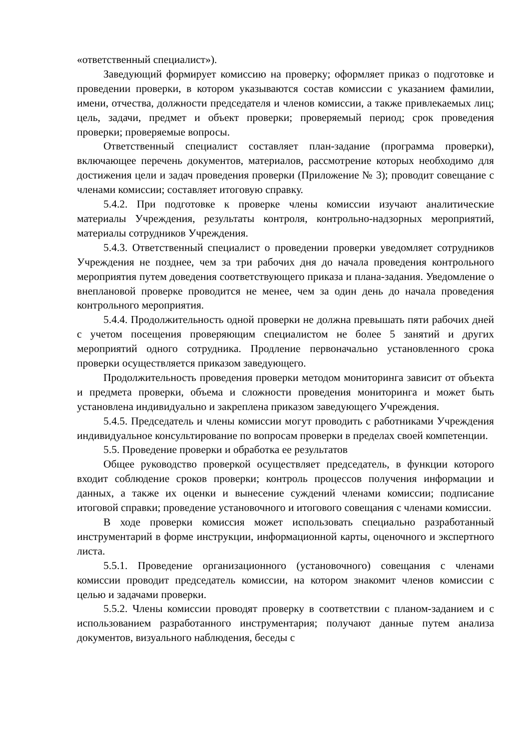«ответственный специалист»).
Заведующий формирует комиссию на проверку; оформляет приказ о подготовке и проведении проверки, в котором указываются состав комиссии с указанием фамилии, имени, отчества, должности председателя и членов комиссии, а также привлекаемых лиц; цель, задачи, предмет и объект проверки; проверяемый период; срок проведения проверки; проверяемые вопросы.
Ответственный специалист составляет план-задание (программа проверки), включающее перечень документов, материалов, рассмотрение которых необходимо для достижения цели и задач проведения проверки (Приложение № 3); проводит совещание с членами комиссии; составляет итоговую справку.
5.4.2. При подготовке к проверке члены комиссии изучают аналитические материалы Учреждения, результаты контроля, контрольно-надзорных мероприятий, материалы сотрудников Учреждения.
5.4.3. Ответственный специалист о проведении проверки уведомляет сотрудников Учреждения не позднее, чем за три рабочих дня до начала проведения контрольного мероприятия путем доведения соответствующего приказа и плана-задания. Уведомление о внеплановой проверке проводится не менее, чем за один день до начала проведения контрольного мероприятия.
5.4.4. Продолжительность одной проверки не должна превышать пяти рабочих дней с учетом посещения проверяющим специалистом не более 5 занятий и других мероприятий одного сотрудника. Продление первоначально установленного срока проверки осуществляется приказом заведующего.
Продолжительность проведения проверки методом мониторинга зависит от объекта и предмета проверки, объема и сложности проведения мониторинга и может быть установлена индивидуально и закреплена приказом заведующего Учреждения.
5.4.5. Председатель и члены комиссии могут проводить с работниками Учреждения индивидуальное консультирование по вопросам проверки в пределах своей компетенции.
5.5. Проведение проверки и обработка ее результатов
Общее руководство проверкой осуществляет председатель, в функции которого входит соблюдение сроков проверки; контроль процессов получения информации и данных, а также их оценки и вынесение суждений членами комиссии; подписание итоговой справки; проведение установочного и итогового совещания с членами комиссии.
В ходе проверки комиссия может использовать специально разработанный инструментарий в форме инструкции, информационной карты, оценочного и экспертного листа.
5.5.1. Проведение организационного (установочного) совещания с членами комиссии проводит председатель комиссии, на котором знакомит членов комиссии с целью и задачами проверки.
5.5.2. Члены комиссии проводят проверку в соответствии с планом-заданием и с использованием разработанного инструментария; получают данные путем анализа документов, визуального наблюдения, беседы с